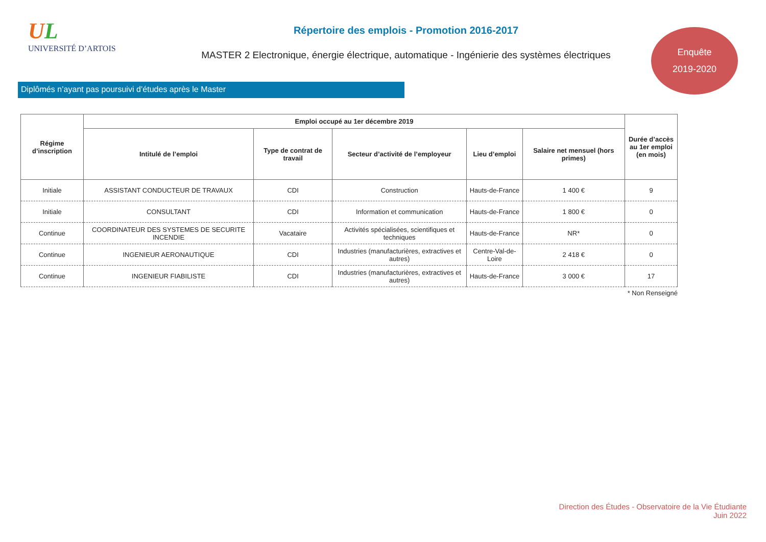UL
UNIVERSITÉ D’ARTOIS
Répertoire des emplois - Promotion 2016-2017
MASTER 2 Electronique, énergie électrique, automatique - Ingénierie des systèmes électriques
Enquête
2019-2020
Diplômés n’ayant pas poursuivi d’études après le Master
| Régime d’inscription | Emploi occupé au 1er décembre 2019 | | | | | Durée d’accès au 1er emploi (en mois) |
| --- | --- | --- | --- | --- | --- | --- |
| | Intitulé de l’emploi | Type de contrat de travail | Secteur d’activité de l’employeur | Lieu d’emploi | Salaire net mensuel (hors primes) | |
| Initiale | ASSISTANT CONDUCTEUR DE TRAVAUX | CDI | Construction | Hauts-de-France | 1 400 € | 9 |
| Initiale | CONSULTANT | CDI | Information et communication | Hauts-de-France | 1 800 € | 0 |
| Continue | COORDINATEUR DES SYSTEMES DE SECURITE INCENDIE | Vacataire | Activités spécialisées, scientifiques et techniques | Hauts-de-France | NR* | 0 |
| Continue | INGENIEUR AERONAUTIQUE | CDI | Industries (manufacturières, extractives et autres) | Centre-Val-de-Loire | 2 418 € | 0 |
| Continue | INGENIEUR FIABILISTE | CDI | Industries (manufacturières, extractives et autres) | Hauts-de-France | 3 000 € | 17 |
* Non Renseigné
Direction des Études - Observatoire de la Vie Étudiante
Juin 2022